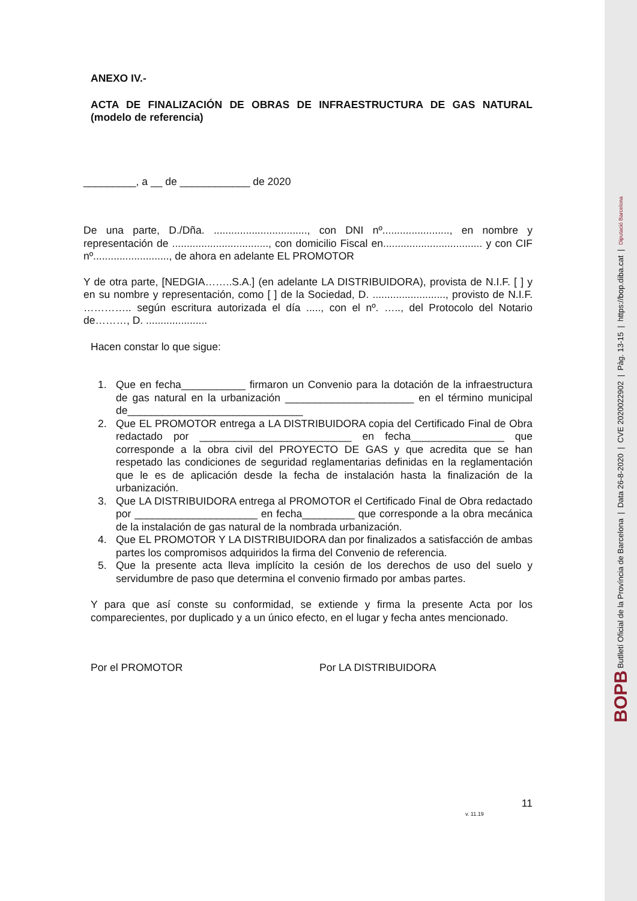ANEXO IV.-
ACTA DE FINALIZACIÓN DE OBRAS DE INFRAESTRUCTURA DE GAS NATURAL (modelo de referencia)
_________, a __ de ____________ de 2020
De una parte, D./Dña. ................................, con DNI nº......................., en nombre y representación de ................................., con domicilio Fiscal en.................................. y con CIF nº.........................., de ahora en adelante EL PROMOTOR
Y de otra parte, [NEDGIA……..S.A.] (en adelante LA DISTRIBUIDORA), provista de N.I.F. [ ] y en su nombre y representación, como [ ] de la Sociedad, D. ........................., provisto de N.I.F. ………….. según escritura autorizada el día ....., con el nº. ….., del Protocolo del Notario de………, D. .....................
Hacen constar lo que sigue:
1. Que en fecha___________ firmaron un Convenio para la dotación de la infraestructura de gas natural en la urbanización ______________________ en el término municipal de______________________________
2. Que EL PROMOTOR entrega a LA DISTRIBUIDORA copia del Certificado Final de Obra redactado por __________________________ en fecha________________ que corresponde a la obra civil del PROYECTO DE GAS y que acredita que se han respetado las condiciones de seguridad reglamentarias definidas en la reglamentación que le es de aplicación desde la fecha de instalación hasta la finalización de la urbanización.
3. Que LA DISTRIBUIDORA entrega al PROMOTOR el Certificado Final de Obra redactado por _____________________ en fecha_________ que corresponde a la obra mecánica de la instalación de gas natural de la nombrada urbanización.
4. Que EL PROMOTOR Y LA DISTRIBUIDORA dan por finalizados a satisfacción de ambas partes los compromisos adquiridos la firma del Convenio de referencia.
5. Que la presente acta lleva implícito la cesión de los derechos de uso del suelo y servidumbre de paso que determina el convenio firmado por ambas partes.
Y para que así conste su conformidad, se extiende y firma la presente Acta por los comparecientes, por duplicado y a un único efecto, en el lugar y fecha antes mencionado.
Por el PROMOTOR Por LA DISTRIBUIDORA
11
v. 11.19
BOPB Butlletí Oficial de la Província de Barcelona | Data 26-8-2020 | CVE 2020022902 | Pàg. 13-15 | https://bop.diba.cat | Diputació Barcelona